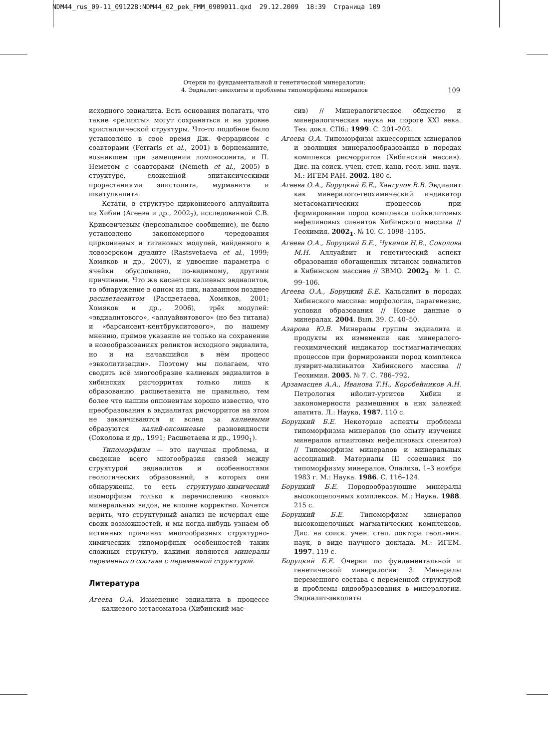NDM44_rus_09-11_091228:NDM44_02_pek_FMM_0909011.qxd 29.12.2009 18:39 Страница 109
Очерки по фундаментальной и генетической минералогии:
4. Эвдиалит-эвколиты и проблемы типоморфизма минералов
109
исходного эвдиалита. Есть основания полагать, что такие «реликты» могут сохраняться и на уровне кристаллической структуры. Что-то подобное было установлено в своё время Дж. Феррарисом с соавторами (Ferraris et al., 2001) в борнеманите, возникшем при замещении ломоносовита, и П. Неметом с соавторами (Nemeth et al., 2005) в структуре, сложенной эпитаксическими прорастаниями эпистолита, мурманита и шкатулкалита.
Кстати, в структуре циркониевого аллуайвита из Хибин (Агеева и др., 2002<sub>2</sub>), исследованной С.В. Кривовичевым (персональное сообщение), не было установлено закономерного чередования циркониевых и титановых модулей, найденного в ловозерском дуалите (Rastsvetaeva et al., 1999; Хомяков и др., 2007), и удвоение параметра с ячейки обусловлено, по-видимому, другими причинами. Что же касается калиевых эвдиалитов, то обнаружение в одном из них, названном позднее расцветаевитом (Расцветаева, Хомяков, 2001; Хомяков и др., 2006), трёх модулей: «эвдиалитового», «аллуайвитового» (но без титана) и «барсановит-кентбрукситового», по нашему мнению, прямое указание не только на сохранение в новообразованиях реликтов исходного эвдиалита, но и на начавшийся в нём процесс «эвколитизации». Поэтому мы полагаем, что сводить всё многообразие калиевых эвдиалитов в хибинских рисчорритах только лишь к образованию расцветаевита не правильно, тем более что нашим оппонентам хорошо известно, что преобразования в эвдиалитах рисчорритов на этом не заканчиваются и вслед за калиевыми образуются калий-оксониевые разновидности (Соколова и др., 1991; Расцветаева и др., 1990<sub>1</sub>).
Типоморфизм — это научная проблема, и сведение всего многообразия связей между структурой эвдиалитов и особенностями геологических образований, в которых они обнаружены, то есть структурно-химический изоморфизм только к перечислению «новых» минеральных видов, не вполне корректно. Хочется верить, что структурный анализ не исчерпал еще своих возможностей, и мы когда-нибудь узнаем об истинных причинах многообразных структурно-химических типоморфных особенностей таких сложных структур, какими являются минералы переменного состава с переменной структурой.
Литература
Агеева О.А. Изменение эвдиалита в процессе калиевого метасоматоза (Хибинский мас-
сив) // Минералогическое общество и минералогическая наука на пороге XXI века. Тез. докл. СПб.: 1999. С. 201–202.
Агеева О.А. Типоморфизм акцессорных минералов и эволюция минералообразования в породах комплекса рисчорритов (Хибинский массив). Дис. на соиск. учен. степ. канд. геол.-мин. наук. М.: ИГЕМ РАН. 2002. 180 с.
Агеева О.А., Боруцкий Б.Е., Хангулов В.В. Эвдиалит как минералого-геохимический индикатор метасоматических процессов при формировании пород комплекса пойкилитовых нефелиновых сиенитов Хибинского массива // Геохимия. 2002<sub>1</sub>. № 10. С. 1098–1105.
Агеева О.А., Боруцкий Б.Е., Чуканов Н.В., Соколова М.Н. Аллуайвит и генетический аспект образования обогащенных титаном эвдиалитов в Хибинском массиве // ЗВМО. 2002<sub>2</sub>. № 1. С. 99–106.
Агеева О.А., Боруцкий Б.Е. Кальсилит в породах Хибинского массива: морфология, парагенезис, условия образования // Новые данные о минералах. 2004. Вып. 39. С. 40–50.
Азарова Ю.В. Минералы группы эвдиалита и продукты их изменения как минералого-геохимический индикатор постмагматических процессов при формировании пород комплекса луяврит-малиньитов Хибинского массива // Геохимия. 2005. № 7. С. 786–792.
Арзамасцев А.А., Иванова Т.Н., Коробейников А.Н. Петрология ийолит-уртитов Хибин и закономерности размещения в них залежей апатита. Л.: Наука, 1987. 110 с.
Боруцкий Б.Е. Некоторые аспекты проблемы типоморфизма минералов (по опыту изучения минералов агпаитовых нефелиновых сиенитов) // Типоморфизм минералов и минеральных ассоциаций. Материалы III совещания по типоморфизму минералов. Опалиха, 1–3 ноября 1983 г. М.: Наука. 1986. С. 116–124.
Боруцкий Б.Е. Породообразующие минералы высокощелочных комплексов. М.: Наука. 1988. 215 с.
Боруцкий Б.Е. Типоморфизм минералов высокощелочных магматических комплексов. Дис. на соиск. учен. степ. доктора геол.-мин. наук, в виде научного доклада. М.: ИГЕМ. 1997. 119 с.
Боруцкий Б.Е. Очерки по фундаментальной и генетической минералогии: 3. Минералы переменного состава с переменной структурой и проблемы видообразования в минералогии. Эвдиалит-эвколиты